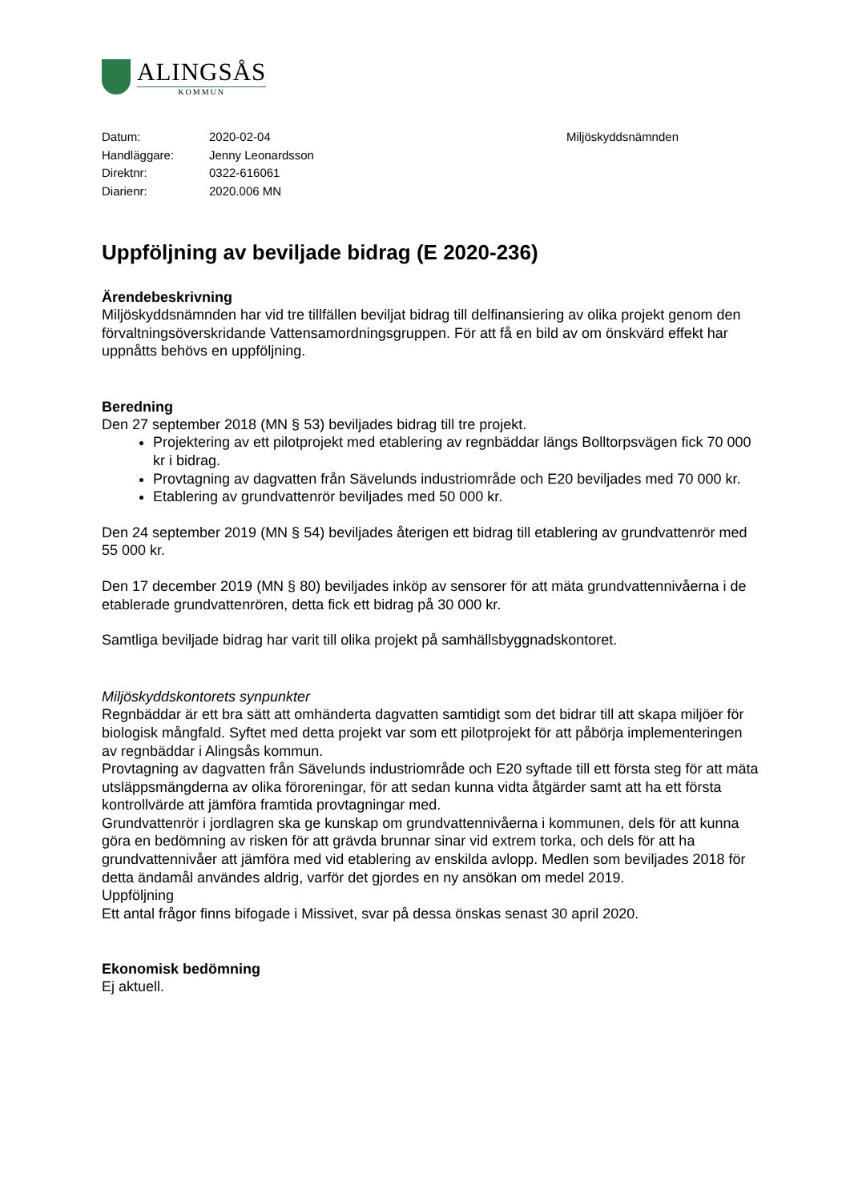ALINGSÅS
KOMMUN
| Datum: | 2020-02-04 |
| Handläggare: | Jenny Leonardsson |
| Direktnr: | 0322-616061 |
| Diarienr: | 2020.006 MN |
Miljöskyddsnämnden
Uppföljning av beviljade bidrag (E 2020-236)
Ärendebeskrivning
Miljöskyddsnämnden har vid tre tillfällen beviljat bidrag till delfinansiering av olika projekt genom den förvaltningsöverskridande Vattensamordningsgruppen. För att få en bild av om önskvärd effekt har uppnåtts behövs en uppföljning.
Beredning
Den 27 september 2018 (MN § 53) beviljades bidrag till tre projekt.
Projektering av ett pilotprojekt med etablering av regnbäddar längs Bolltorpsvägen fick 70 000 kr i bidrag.
Provtagning av dagvatten från Sävelunds industriområde och E20 beviljades med 70 000 kr.
Etablering av grundvattenrör beviljades med 50 000 kr.
Den 24 september 2019 (MN § 54) beviljades återigen ett bidrag till etablering av grundvattenrör med 55 000 kr.
Den 17 december 2019 (MN § 80) beviljades inköp av sensorer för att mäta grundvattennivåerna i de etablerade grundvattenrören, detta fick ett bidrag på 30 000 kr.
Samtliga beviljade bidrag har varit till olika projekt på samhällsbyggnadskontoret.
Miljöskyddskontorets synpunkter
Regnbäddar är ett bra sätt att omhänderta dagvatten samtidigt som det bidrar till att skapa miljöer för biologisk mångfald. Syftet med detta projekt var som ett pilotprojekt för att påbörja implementeringen av regnbäddar i Alingsås kommun.
Provtagning av dagvatten från Sävelunds industriområde och E20 syftade till ett första steg för att mäta utsläppsmängderna av olika föroreningar, för att sedan kunna vidta åtgärder samt att ha ett första kontrollvärde att jämföra framtida provtagningar med.
Grundvattenrör i jordlagren ska ge kunskap om grundvattennivåerna i kommunen, dels för att kunna göra en bedömning av risken för att grävda brunnar sinar vid extrem torka, och dels för att ha grundvattennivåer att jämföra med vid etablering av enskilda avlopp. Medlen som beviljades 2018 för detta ändamål användes aldrig, varför det gjordes en ny ansökan om medel 2019.
Uppföljning
Ett antal frågor finns bifogade i Missivet, svar på dessa önskas senast 30 april 2020.
Ekonomisk bedömning
Ej aktuell.